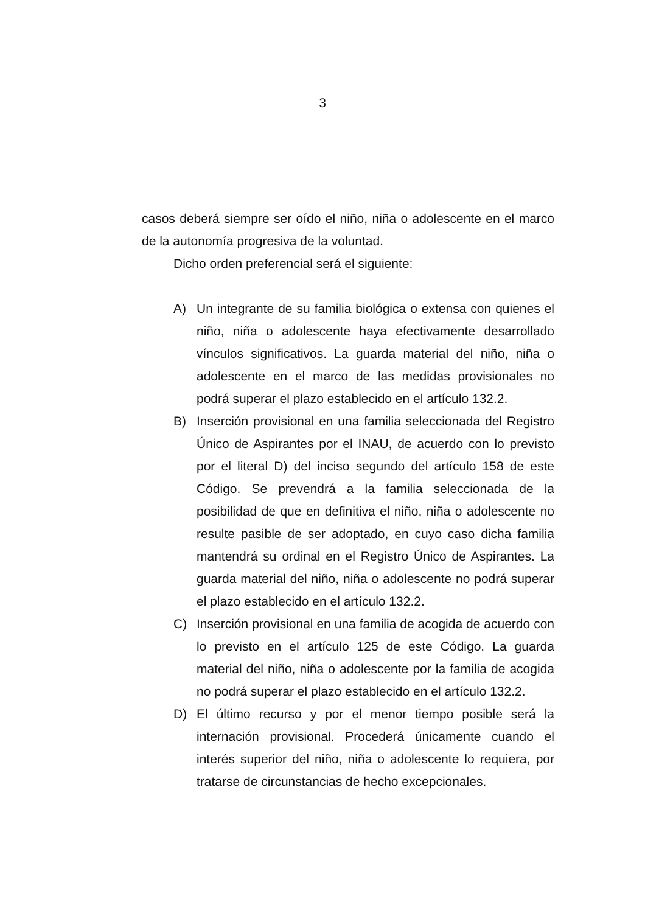3
casos deberá siempre ser oído el niño, niña o adolescente en el marco de la autonomía progresiva de la voluntad.
Dicho orden preferencial será el siguiente:
A) Un integrante de su familia biológica o extensa con quienes el niño, niña o adolescente haya efectivamente desarrollado vínculos significativos. La guarda material del niño, niña o adolescente en el marco de las medidas provisionales no podrá superar el plazo establecido en el artículo 132.2.
B) Inserción provisional en una familia seleccionada del Registro Único de Aspirantes por el INAU, de acuerdo con lo previsto por el literal D) del inciso segundo del artículo 158 de este Código. Se prevendrá a la familia seleccionada de la posibilidad de que en definitiva el niño, niña o adolescente no resulte pasible de ser adoptado, en cuyo caso dicha familia mantendrá su ordinal en el Registro Único de Aspirantes. La guarda material del niño, niña o adolescente no podrá superar el plazo establecido en el artículo 132.2.
C) Inserción provisional en una familia de acogida de acuerdo con lo previsto en el artículo 125 de este Código. La guarda material del niño, niña o adolescente por la familia de acogida no podrá superar el plazo establecido en el artículo 132.2.
D) El último recurso y por el menor tiempo posible será la internación provisional. Procederá únicamente cuando el interés superior del niño, niña o adolescente lo requiera, por tratarse de circunstancias de hecho excepcionales.